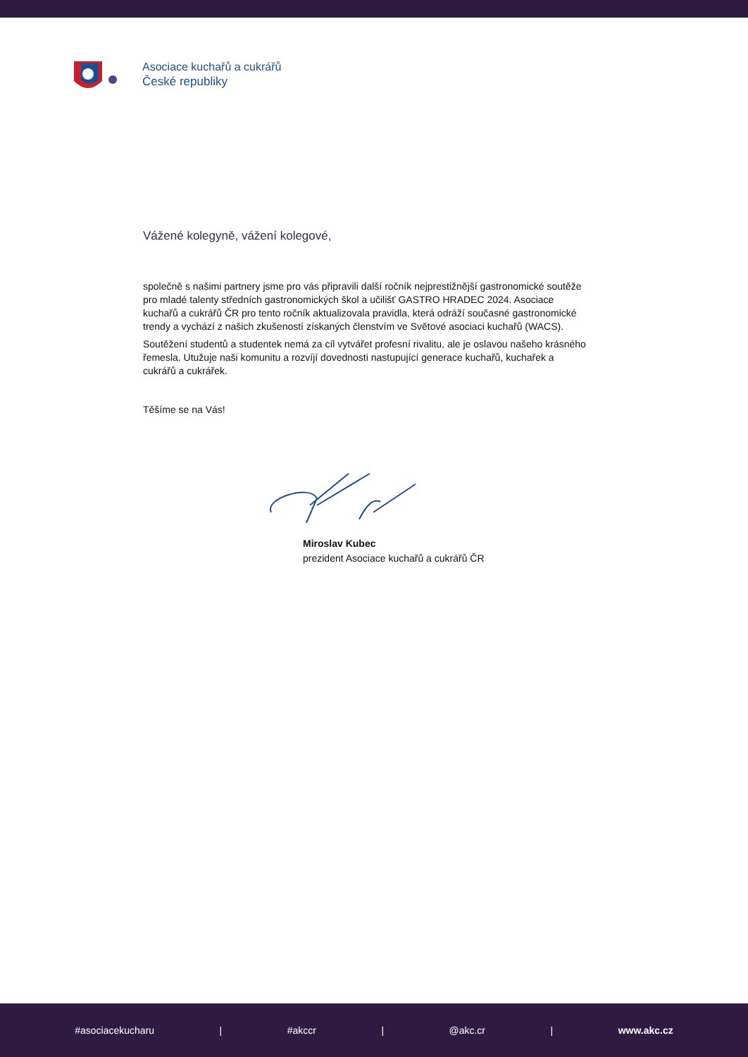Asociace kuchařů a cukrářů
České republiky
Vážené kolegyně, vážení kolegové,
společně s našimi partnery jsme pro vás připravili další ročník nejprestižnější gastronomické soutěže pro mladé talenty středních gastronomických škol a učilišť GASTRO HRADEC 2024. Asociace kuchařů a cukrářů ČR pro tento ročník aktualizovala pravidla, která odráží současné gastronomické trendy a vychází z našich zkušeností získaných členstvím ve Světové asociaci kuchařů (WACS).
Soutěžení studentů a studentek nemá za cíl vytvářet profesní rivalitu, ale je oslavou našeho krásného řemesla. Utužuje naši komunitu a rozvíjí dovednosti nastupující generace kuchařů, kuchařek a cukrářů a cukrářek.
Těšíme se na Vás!
Miroslav Kubec
prezident Asociace kuchařů a cukrářů ČR
#asociacekucharu | #akccr | @akc.cr | www.akc.cz